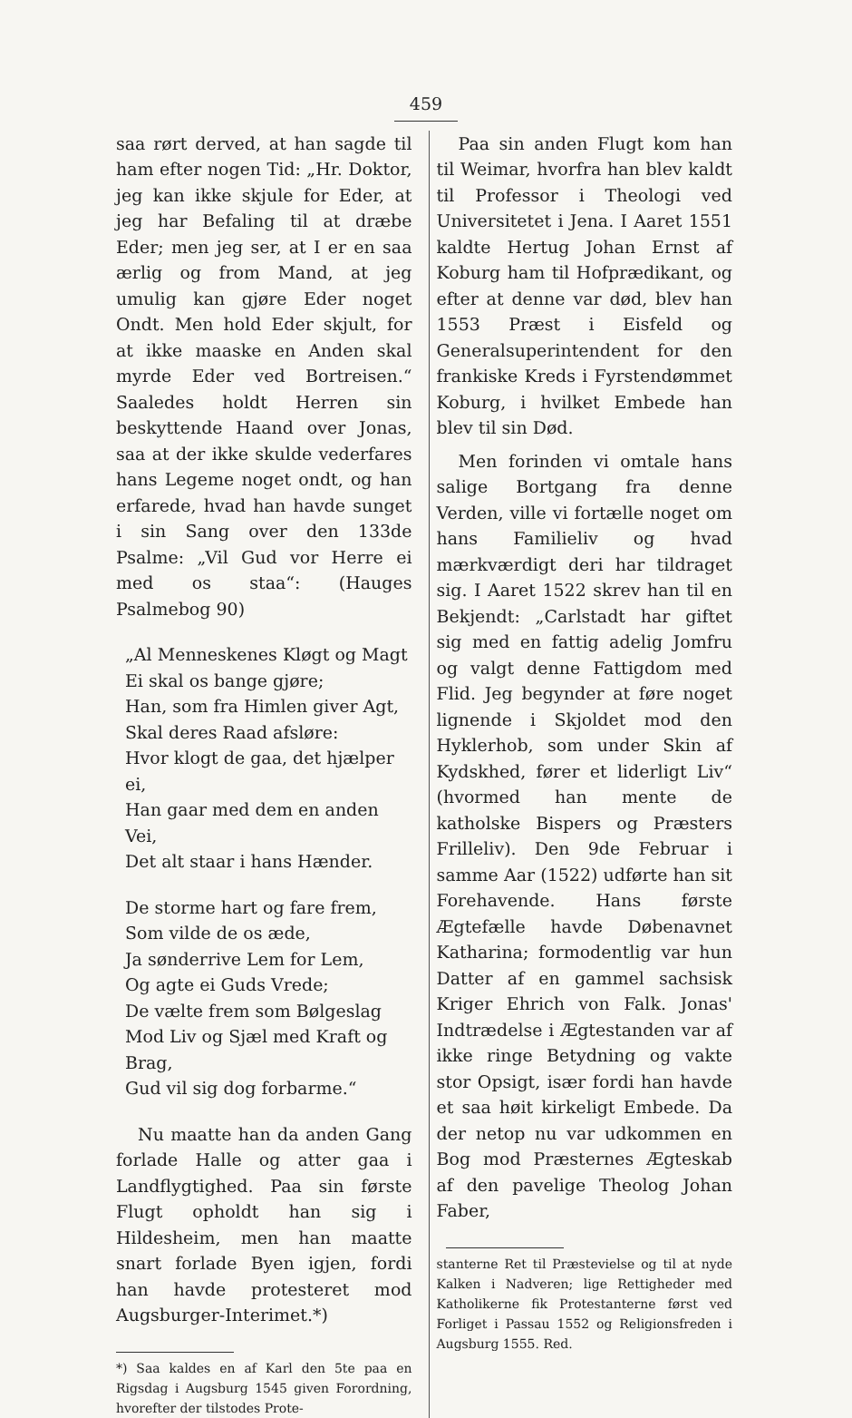459
saa rørt derved, at han sagde til ham efter nogen Tid: „Hr. Doktor, jeg kan ikke skjule for Eder, at jeg har Befaling til at dræbe Eder; men jeg ser, at I er en saa ærlig og from Mand, at jeg umulig kan gjøre Eder noget Ondt. Men hold Eder skjult, for at ikke maaske en Anden skal myrde Eder ved Bortreisen.“ Saaledes holdt Herren sin beskyttende Haand over Jonas, saa at der ikke skulde vederfares hans Legeme noget ondt, og han erfarede, hvad han havde sunget i sin Sang over den 133de Psalme: „Vil Gud vor Herre ei med os staa“: (Hauges Psalmebog 90)
„Al Menneskenes Kløgt og Magt
Ei skal os bange gjøre;
Han, som fra Himlen giver Agt,
Skal deres Raad afsløre:
Hvor klogt de gaa, det hjælper ei,
Han gaar med dem en anden Vei,
Det alt staar i hans Hænder.
De storme hart og fare frem,
Som vilde de os æde,
Ja sønderrive Lem for Lem,
Og agte ei Guds Vrede;
De vælte frem som Bølgeslag
Mod Liv og Sjæl med Kraft og Brag,
Gud vil sig dog forbarme.“
Nu maatte han da anden Gang forlade Halle og atter gaa i Landflygtighed. Paa sin første Flugt opholdt han sig i Hildesheim, men han maatte snart forlade Byen igjen, fordi han havde protesteret mod Augsburger-Interimet.*)
*) Saa kaldes en af Karl den 5te paa en Rigsdag i Augsburg 1545 given Forordning, hvorefter der tilstodes Prote-
Paa sin anden Flugt kom han til Weimar, hvorfra han blev kaldt til Professor i Theologi ved Universitetet i Jena. I Aaret 1551 kaldte Hertug Johan Ernst af Koburg ham til Hofprædikant, og efter at denne var død, blev han 1553 Præst i Eisfeld og Generalsuperintendent for den frankiske Kreds i Fyrstendømmet Koburg, i hvilket Embede han blev til sin Død.
Men forinden vi omtale hans salige Bortgang fra denne Verden, ville vi fortælle noget om hans Familieliv og hvad mærkværdigt deri har tildraget sig. I Aaret 1522 skrev han til en Bekjendt: „Carlstadt har giftet sig med en fattig adelig Jomfru og valgt denne Fattigdom med Flid. Jeg begynder at føre noget lignende i Skjoldet mod den Hyklerhob, som under Skin af Kydskhed, fører et liderligt Liv“ (hvormed han mente de katholske Bispers og Præsters Frilleliv). Den 9de Februar i samme Aar (1522) udførte han sit Forehavende. Hans første Ægtefælle havde Døbenavnet Katharina; formodentlig var hun Datter af en gammel sachsisk Kriger Ehrich von Falk. Jonas' Indtrædelse i Ægtestanden var af ikke ringe Betydning og vakte stor Opsigt, især fordi han havde et saa høit kirkeligt Embede. Da der netop nu var udkommen en Bog mod Præsternes Ægteskab af den pavelige Theolog Johan Faber,
stanterne Ret til Præstevielse og til at nyde Kalken i Nadveren; lige Rettigheder med Katholikerne fik Protestanterne først ved Forliget i Passau 1552 og Religionsfreden i Augsburg 1555. Red.